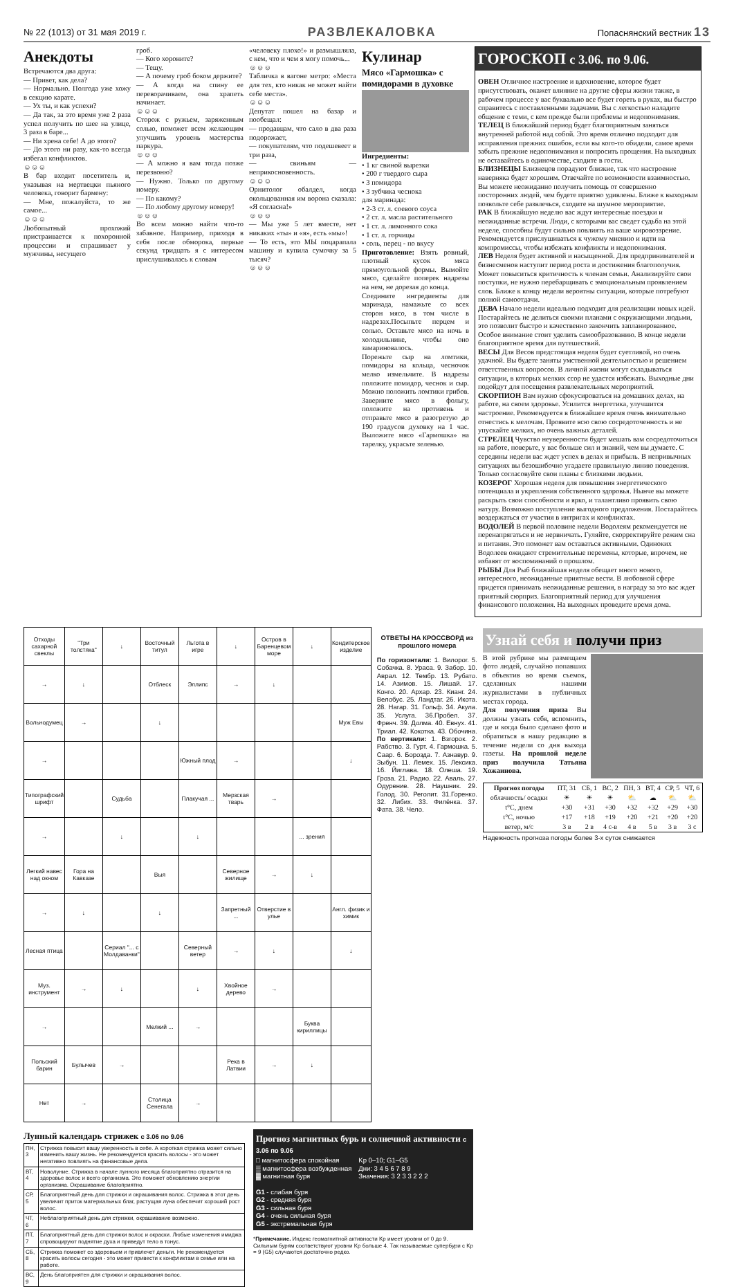№ 22 (1013) от 31 мая 2019 г. РАЗВЛЕКАЛОВКА Попаснянский вестник 13
Анекдоты
Встречаются два друга:
— Привет, как дела?
— Нормально. Полгода уже хожу в секцию карате.
— Ух ты, и как успехи?
— Да так, за это время уже 2 раза успел получить по шее на улице, 3 раза в баре...
— Ни хрена себе! А до этого?
— До этого ни разу, как-то всегда избегал конфликтов.
☺☺☺
В бар входит посетитель и, указывая на мертвецки пьяного человека, говорит бармену:
— Мне, пожалуйста, то же самое...
☺☺☺
Любопытный прохожий пристраивается к похоронной процессии и спрашивает у мужчины, несущего
гроб.
— Кого хороните?
— Тещу.
— А почему гроб боком держите?
— А когда на спину ее переворачиваем, она храпеть начинает.
☺☺☺
Сторож с ружьем, заряженным солью, поможет всем желающим улучшить уровень мастерства паркура.
☺☺☺
— А можно я вам тогда позже перезвоню?
— Нужно. Только по другому номеру.
— По какому?
— По любому другому номеру!
☺☺☺
Во всем можно найти что-то забавное. Например, приходя в себя после обморока, первые секунд тридцать я с интересом прислушивалась к словам
«человеку плохо!» и размышляла, с кем, что и чем я могу помочь...
☺☺☺
Табличка в вагоне метро: «Места для тех, кто никак не может найти себе места».
☺☺☺
Депутат пошел на базар и пообещал:
— продавцам, что сало в два раза подорожает,
— покупателям, что подешевеет в три раза,
— свиньям — неприкосновенность.
☺☺☺
Орнитолог обалдел, когда окольцованная им ворона сказала: «Я согласна!»
☺☺☺
— Мы уже 5 лет вместе, нет никаких «ты» и «я», есть «мы»!
— То есть, это МЫ поцарапала машину и купила сумочку за 5 тысяч?
☺☺☺
Кулинар
Мясо «Гармошка» с помидорами в духовке
Ингредиенты:
• 1 кг свиной вырезки
• 200 г твердого сыра
• 3 помидора
• 3 зубчика чеснока
для маринада:
• 2-3 ст. л. соевого соуса
• 2 ст. л. масла растительного
• 1 ст. л. лимонного сока
• 1 ст. л. горчицы
• соль, перец - по вкусу
Приготовление: Взять ровный, плотный кусок мяса прямоугольной формы. Вымойте мясо, сделайте поперек надрезы на нем, не дорезая до конца.
Соедините ингредиенты для маринада, намажьте со всех сторон мясо, в том числе в надрезах.Посыпьте перцем и солью. Оставьте мясо на ночь в холодильнике, чтобы оно замариновалось.
Порежьте сыр на ломтики, помидоры на кольца, чесночок мелко измельчите. В надрезы положите помидор, чеснок и сыр. Можно положить ломтики грибов. Заверните мясо в фольгу, положите на противень и отправьте мясо в разогретую до 190 градусов духовку на 1 час. Выложите мясо «Гармошка» на тарелку, украсьте зеленью.
ГОРОСКОП с 3.06. по 9.06.
ОВЕН Отличное настроение и вдохновение, которое будет присутствовать, окажет влияние на другие сферы жизни также, в рабочем процессе у вас буквально все будет гореть в руках, вы быстро справитесь с поставленными задачами. Вы с легкостью наладите общение с теми, с кем прежде были проблемы и недопонимания.
ТЕЛЕЦ В ближайший период будет благоприятным заняться внутренней работой над собой. Это время отлично подходит для исправления прежних ошибок, если вы кого-то обидели, самое время забыть прежние недопонимания и попросить прощения. На выходных не оставайтесь в одиночестве, сходите в гости.
БЛИЗНЕЦЫ Близнецов порадуют близкие, так что настроение наверняка будет хорошим. Отвечайте по возможности взаимностью. Вы можете неожиданно получить помощь от совершенно посторонних людей, чем будете приятно удивлены. Ближе к выходным позвольте себе развлечься, сходите на шумное мероприятие.
РАК В ближайшую неделю вас ждут интересные поездки и неожиданные встречи. Люди, с которыми вас сведет судьба на этой неделе, способны будут сильно повлиять на ваше мировоззрение. Рекомендуется прислушиваться к чужому мнению и идти на компромиссы, чтобы избежать конфликты и недопонимания.
ЛЕВ Неделя будет активной и насыщенной. Для предпринимателей и бизнесменов наступит период роста и достижения благополучия. Может повыситься критичность к членам семьи. Анализируйте свои поступки, не нужно перебарщивать с эмоциональным проявлением слов. Ближе к концу недели вероятны ситуации, которые потребуют полной самоотдачи.
ДЕВА Начало недели идеально подходит для реализации новых идей. Постарайтесь не делиться своими планами с окружающими людьми, это позволит быстро и качественно закончить запланированное. Особое внимание стоит уделить самообразованию. В конце недели благоприятное время для путешествий.
ВЕСЫ Для Весов предстоящая неделя будет суетливой, но очень удачной. Вы будете заняты умственной деятельностью и решением ответственных вопросов. В личной жизни могут складываться ситуации, в которых мелких ссор не удастся избежать. Выходные дни подойдут для посещения развлекательных мероприятий.
СКОРПИОН Вам нужно сфокусироваться на домашних делах, на работе, на своем здоровье. Усилится энергетика, улучшится настроение. Рекомендуется в ближайшее время очень внимательно отнестись к мелочам. Проявите всю свою сосредоточенность и не упускайте мелких, но очень важных деталей.
СТРЕЛЕЦ Чувство неуверенности будет мешать вам сосредоточиться на работе, поверьте, у вас больше сил и знаний, чем вы думаете. С середины недели вас ждет успех в делах и прибыль. В непривычных ситуациях вы безошибочно угадаете правильную линию поведения. Только согласовуйте свои планы с близкими людьми.
КОЗЕРОГ Хорошая неделя для повышения энергетического потенциала и укрепления собственного здоровья. Нынче вы можете раскрыть свои способности и ярко, и талантливо проявить свою натуру. Возможно поступление выгодного предложения. Постарайтесь воздержаться от участия в интригах и конфликтах.
ВОДОЛЕЙ В первой половине недели Водолеям рекомендуется не перенапрягаться и не нервничать. Гуляйте, скорректируйте режим сна и питания. Это поможет вам оставаться активными. Одиноких Водолеев ожидают стремительные перемены, которые, впрочем, не избавят от воспоминаний о прошлом.
РЫБЫ Для Рыб ближайшая неделя обещает много нового, интересного, неожиданные приятные вести. В любовной сфере придется принимать неожиданные решения, в награду за это вас ждет приятный сюрприз. Благоприятный период для улучшения финансового положения. На выходных проведите время дома.
| Отходы сахарной свеклы | "Три толстяка" | ↓ | Восточный титул | Льгота в игре | ↓ | Остров в Баренцевом море | ↓ | Кондитерское изделие |
| → | ↓ | | Отблеск | Эллипс | → | ↓ | | |
| Вольнодумец | → | | ↓ | | | | | Муж Евы |
| → | | | | Южный плод | → | | | ↓ |
| Типографский шрифт | | Судьба | | Плакучая ... | Мерзская тварь | → | | |
| → | | ↓ | | ↓ | | | ... зрения | |
| Легкий навес над окном | Гора на Кавказе | | Выя | | Северное жилище | → | ↓ | |
| → | ↓ | | ↓ | | Запретный ... | Отверстие в улье | | Англ. физик и химик |
| Лесная птица | | Сериал "... с Молдаванки" | | Северный ветер | → | ↓ | | ↓ |
| Муз. инструмент | → | ↓ | | ↓ | Хвойное дерево | → | | |
| → | | | Мелкий ... | → | | | Буква кириллицы | |
| Польский барин | Булычев | → | | | Река в Латвии | → | ↓ | |
| Нет | → | | Столица Сенегала | → | | | | |
ОТВЕТЫ НА КРОССВОРД из прошлого номера
По горизонтали: 1. Вилорог. 5. Собачка. 8. Ураса. 9. Забор. 10. Аврал. 12. Тембр. 13. Рубато. 14. Азимов. 15. Лишай. 17. Конго. 20. Архар. 23. Кианг. 24. Велобус. 25. Ландтаг. 26. Икота. 28. Нагар. 31. Гольф. 34. Акула. 35. Услуга. 36.Пробел. 37. Френч. 39. Долма. 40. Евнух. 41. Триал. 42. Кокотка. 43. Обочина. По вертикали: 1. Взгорок. 2. Рабство. 3. Гурт. 4. Гармошка. 5. Саар. 6. Борозда. 7. Азнавур. 9. Зыбун. 11. Лемех. 15. Лексика. 16. Йиглава. 18. Олеша. 19. Гроза. 21. Радио. 22. Аваль. 27. Одурение. 28. Наушник. 29. Голод. 30. Реголит. 31.Горенко. 32. Либих. 33. Филёнка. 37. Фата. 38. Чело.
Узнай себя и получи приз
В этой рубрике мы размещаем фото людей, случайно попавших в объектив во время съемок, сделанных нашими журналистами в публичных местах города.
Для получения приза Вы должны узнать себя, вспомнить, где и когда было сделано фото и обратиться в нашу редакцию в течение недели со дня выхода газеты. На прошлой неделе приз получила Татьяна Хожаинова.
| Прогноз погоды | ПТ, 31 | СБ, 1 | ВС, 2 | ПН, 3 | ВТ, 4 | СР, 5 | ЧТ, 6 |
| облачность/ осадки | ☀ | ☀ | ☀ | ⛅ | ☁ | ⛅ | ⛅ |
| t°С, днем | +30 | +31 | +30 | +32 | +32 | +29 | +30 |
| t°С, ночью | +17 | +18 | +19 | +20 | +21 | +20 | +20 |
| ветер, м/с | 3 в | 2 в | 4 с-в | 4 в | 5 в | 3 в | 3 с |
Надежность прогноза погоды более 3-х суток снижается
Лунный календарь стрижек с 3.06 по 9.06
| ПН, 3 | Стрижка повысит вашу уверенность в себе. А короткая стрижка может сильно изменить вашу жизнь. Не рекомендуется красить волосы - это может негативно повлиять на финансовые дела. |
| ВТ, 4 | Новолуние. Стрижка в начале лунного месяца благоприятно отразится на здоровье волос и всего организма. Это поможет обновлению энергии организма. Окрашивание благоприятно. |
| СР, 5 | Благоприятный день для стрижки и окрашивания волос. Стрижка в этот день увеличит приток материальных благ, растущая луна обеспечит хороший рост волос. |
| ЧТ, 6 | Неблагоприятный день для стрижки, окрашивание возможно. |
| ПТ, 7 | Благоприятный день для стрижки волос и окраски. Любые изменения имиджа спровоцируют поднятие духа и приведут тело в тонус. |
| СБ, 8 | Стрижка поможет со здоровьем и привлечет деньги. Не рекомендуется красить волосы сегодня - это может привести к конфликтам в семье или на работе. |
| ВС, 9 | День благоприятен для стрижки и окрашивания волос. |
Прогноз магнитных бурь и солнечной активности с 3.06 по 9.06
□ магнитосфера спокойная
▒ магнитосфера возбужденная
▓ магнитная буря
G1 - слабая буря
G2 - средняя буря
G3 - сильная буря
G4 - очень сильная буря
G5 - экстремальная буря
Kp 0–10; G1–G5
Дни: 3 4 5 6 7 8 9
Значения: 3 2 3 3 2 2 2
*Примечание. Индекс геомагнитной активности Kp имеет уровни от 0 до 9. Сильным бурям соответствуют уровни Kp больше 4. Так называемые супербури с Kp = 9 (G5) случаются достаточно редко.